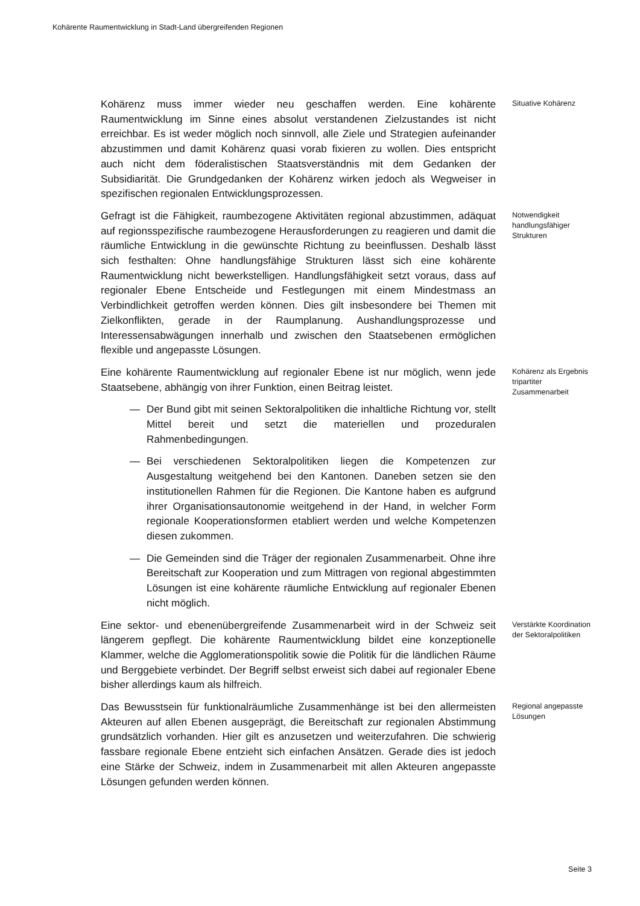Kohärente Raumentwicklung in Stadt-Land übergreifenden Regionen
Kohärenz muss immer wieder neu geschaffen werden. Eine kohärente Raumentwicklung im Sinne eines absolut verstandenen Zielzustandes ist nicht erreichbar. Es ist weder möglich noch sinnvoll, alle Ziele und Strategien aufeinander abzustimmen und damit Kohärenz quasi vorab fixieren zu wollen. Dies entspricht auch nicht dem föderalistischen Staatsverständnis mit dem Gedanken der Subsidiarität. Die Grundgedanken der Kohärenz wirken jedoch als Wegweiser in spezifischen regionalen Entwicklungsprozessen.
Situative Kohärenz
Gefragt ist die Fähigkeit, raumbezogene Aktivitäten regional abzustimmen, adäquat auf regionsspezifische raumbezogene Herausforderungen zu reagieren und damit die räumliche Entwicklung in die gewünschte Richtung zu beeinflussen. Deshalb lässt sich festhalten: Ohne handlungsfähige Strukturen lässt sich eine kohärente Raumentwicklung nicht bewerkstelligen. Handlungsfähigkeit setzt voraus, dass auf regionaler Ebene Entscheide und Festlegungen mit einem Mindestmass an Verbindlichkeit getroffen werden können. Dies gilt insbesondere bei Themen mit Zielkonflikten, gerade in der Raumplanung. Aushandlungsprozesse und Interessensabwägungen innerhalb und zwischen den Staatsebenen ermöglichen flexible und angepasste Lösungen.
Notwendigkeit handlungsfähiger Strukturen
Eine kohärente Raumentwicklung auf regionaler Ebene ist nur möglich, wenn jede Staatsebene, abhängig von ihrer Funktion, einen Beitrag leistet.
— Der Bund gibt mit seinen Sektoralpolitiken die inhaltliche Richtung vor, stellt Mittel bereit und setzt die materiellen und prozeduralen Rahmenbedingungen.
— Bei verschiedenen Sektoralpolitiken liegen die Kompetenzen zur Ausgestaltung weitgehend bei den Kantonen. Daneben setzen sie den institutionellen Rahmen für die Regionen. Die Kantone haben es aufgrund ihrer Organisationsautonomie weitgehend in der Hand, in welcher Form regionale Kooperationsformen etabliert werden und welche Kompetenzen diesen zukommen.
— Die Gemeinden sind die Träger der regionalen Zusammenarbeit. Ohne ihre Bereitschaft zur Kooperation und zum Mittragen von regional abgestimmten Lösungen ist eine kohärente räumliche Entwicklung auf regionaler Ebenen nicht möglich.
Kohärenz als Ergebnis tripartiter Zusammenarbeit
Eine sektor- und ebenenübergreifende Zusammenarbeit wird in der Schweiz seit längerem gepflegt. Die kohärente Raumentwicklung bildet eine konzeptionelle Klammer, welche die Agglomerationspolitik sowie die Politik für die ländlichen Räume und Berggebiete verbindet. Der Begriff selbst erweist sich dabei auf regionaler Ebene bisher allerdings kaum als hilfreich.
Verstärkte Koordination der Sektoralpolitiken
Das Bewusstsein für funktionalräumliche Zusammenhänge ist bei den allermeisten Akteuren auf allen Ebenen ausgeprägt, die Bereitschaft zur regionalen Abstimmung grundsätzlich vorhanden. Hier gilt es anzusetzen und weiterzufahren. Die schwierig fassbare regionale Ebene entzieht sich einfachen Ansätzen. Gerade dies ist jedoch eine Stärke der Schweiz, indem in Zusammenarbeit mit allen Akteuren angepasste Lösungen gefunden werden können.
Regional angepasste Lösungen
Seite 3